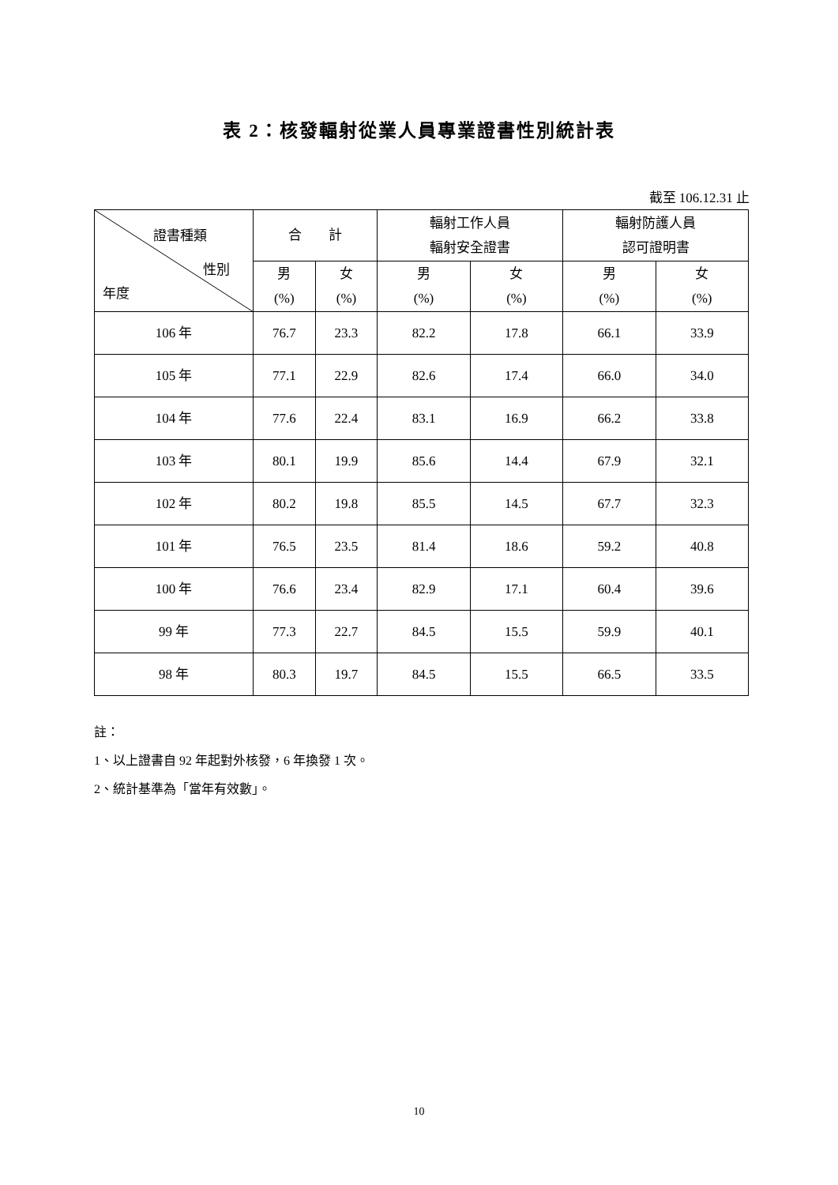表 2：核發輻射從業人員專業證書性別統計表
截至 106.12.31 止
| 證書種類 性別 年度 | 合 計 | | 輻射工作人員 輻射安全證書 | | 輻射防護人員 認可證明書 | |
| --- | --- | --- | --- | --- | --- | --- |
| | 男 (%) | 女 (%) | 男 (%) | 女 (%) | 男 (%) | 女 (%) |
| 106 年 | 76.7 | 23.3 | 82.2 | 17.8 | 66.1 | 33.9 |
| 105 年 | 77.1 | 22.9 | 82.6 | 17.4 | 66.0 | 34.0 |
| 104 年 | 77.6 | 22.4 | 83.1 | 16.9 | 66.2 | 33.8 |
| 103 年 | 80.1 | 19.9 | 85.6 | 14.4 | 67.9 | 32.1 |
| 102 年 | 80.2 | 19.8 | 85.5 | 14.5 | 67.7 | 32.3 |
| 101 年 | 76.5 | 23.5 | 81.4 | 18.6 | 59.2 | 40.8 |
| 100 年 | 76.6 | 23.4 | 82.9 | 17.1 | 60.4 | 39.6 |
| 99 年 | 77.3 | 22.7 | 84.5 | 15.5 | 59.9 | 40.1 |
| 98 年 | 80.3 | 19.7 | 84.5 | 15.5 | 66.5 | 33.5 |
註：
1、以上證書自 92 年起對外核發，6 年換發 1 次。
2、統計基準為「當年有效數」。
10